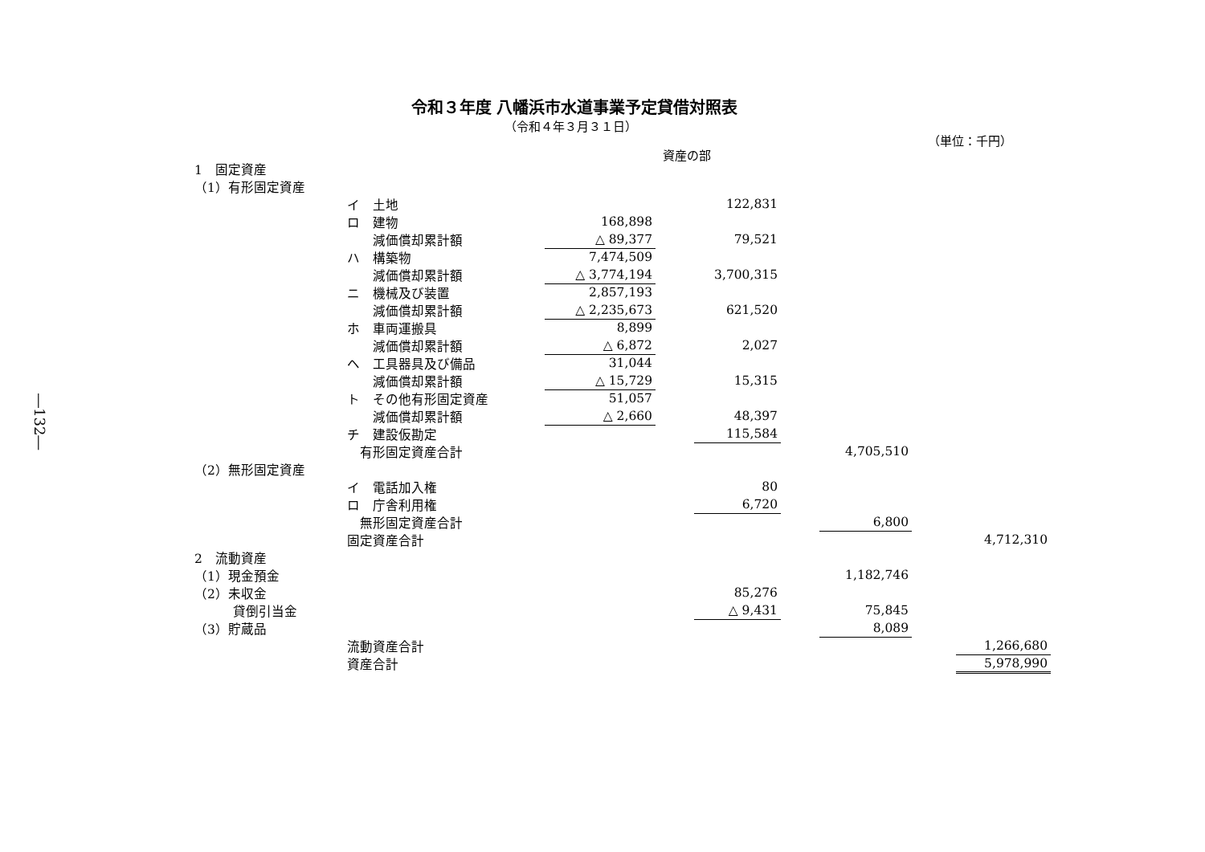―132―
令和３年度 八幡浜市水道事業予定貸借対照表
（令和４年３月３１日）
（単位：千円）
資産の部
| 1 固定資産 | | | | | | | | |
| （1）有形固定資産 | | | | | | | | |
| | イ 土地 | | | 122,831 | | | | |
| | ロ 建物 | 168,898 | | | | | | |
| | 減価償却累計額 | △ 89,377 | | 79,521 | | | | |
| | ハ 構築物 | 7,474,509 | | | | | | |
| | 減価償却累計額 | △ 3,774,194 | | 3,700,315 | | | | |
| | ニ 機械及び装置 | 2,857,193 | | | | | | |
| | 減価償却累計額 | △ 2,235,673 | | 621,520 | | | | |
| | ホ 車両運搬具 | 8,899 | | | | | | |
| | 減価償却累計額 | △ 6,872 | | 2,027 | | | | |
| | ヘ 工具器具及び備品 | 31,044 | | | | | | |
| | 減価償却累計額 | △ 15,729 | | 15,315 | | | | |
| | ト その他有形固定資産 | 51,057 | | | | | | |
| | 減価償却累計額 | △ 2,660 | | 48,397 | | | | |
| | チ 建設仮勘定 | | | 115,584 | | | | |
| | 有形固定資産合計 | | | | | 4,705,510 | | |
| （2）無形固定資産 | | | | | | | | |
| | イ 電話加入権 | | | 80 | | | | |
| | ロ 庁舎利用権 | | | 6,720 | | | | |
| | 無形固定資産合計 | | | | | 6,800 | | |
| | 固定資産合計 | | | | | | | 4,712,310 |
| 2 流動資産 | | | | | | | | |
| （1）現金預金 | | | | | | 1,182,746 | | |
| （2）未収金 | | | | 85,276 | | | | |
| 貸倒引当金 | | | | △ 9,431 | | 75,845 | | |
| （3）貯蔵品 | | | | | | 8,089 | | |
| | 流動資産合計 | | | | | | | 1,266,680 |
| | 資産合計 | | | | | | | 5,978,990 |